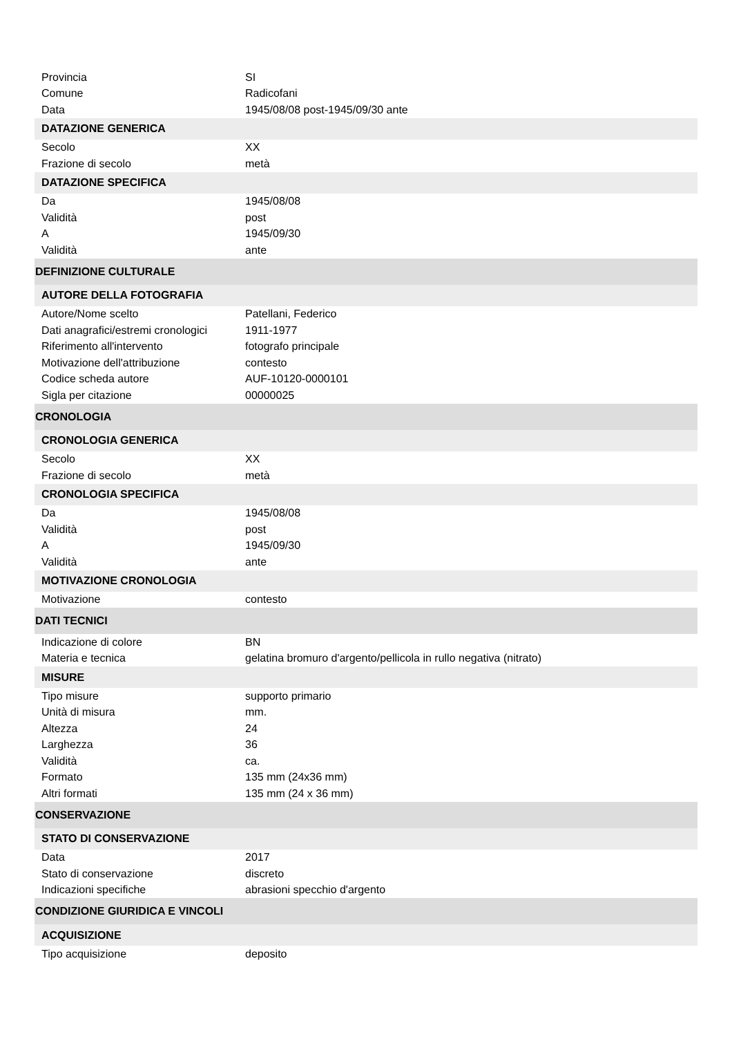| Provincia | SI |
| Comune | Radicofani |
| Data | 1945/08/08 post-1945/09/30 ante |
| DATAZIONE GENERICA | |
| Secolo | XX |
| Frazione di secolo | metà |
| DATAZIONE SPECIFICA | |
| Da | 1945/08/08 |
| Validità | post |
| A | 1945/09/30 |
| Validità | ante |
| DEFINIZIONE CULTURALE | |
| AUTORE DELLA FOTOGRAFIA | |
| Autore/Nome scelto | Patellani, Federico |
| Dati anagrafici/estremi cronologici | 1911-1977 |
| Riferimento all'intervento | fotografo principale |
| Motivazione dell'attribuzione | contesto |
| Codice scheda autore | AUF-10120-0000101 |
| Sigla per citazione | 00000025 |
| CRONOLOGIA | |
| CRONOLOGIA GENERICA | |
| Secolo | XX |
| Frazione di secolo | metà |
| CRONOLOGIA SPECIFICA | |
| Da | 1945/08/08 |
| Validità | post |
| A | 1945/09/30 |
| Validità | ante |
| MOTIVAZIONE CRONOLOGIA | |
| Motivazione | contesto |
| DATI TECNICI | |
| Indicazione di colore | BN |
| Materia e tecnica | gelatina bromuro d'argento/pellicola in rullo negativa (nitrato) |
| MISURE | |
| Tipo misure | supporto primario |
| Unità di misura | mm. |
| Altezza | 24 |
| Larghezza | 36 |
| Validità | ca. |
| Formato | 135 mm (24x36 mm) |
| Altri formati | 135 mm (24 x 36 mm) |
| CONSERVAZIONE | |
| STATO DI CONSERVAZIONE | |
| Data | 2017 |
| Stato di conservazione | discreto |
| Indicazioni specifiche | abrasioni specchio d'argento |
| CONDIZIONE GIURIDICA E VINCOLI | |
| ACQUISIZIONE | |
| Tipo acquisizione | deposito |